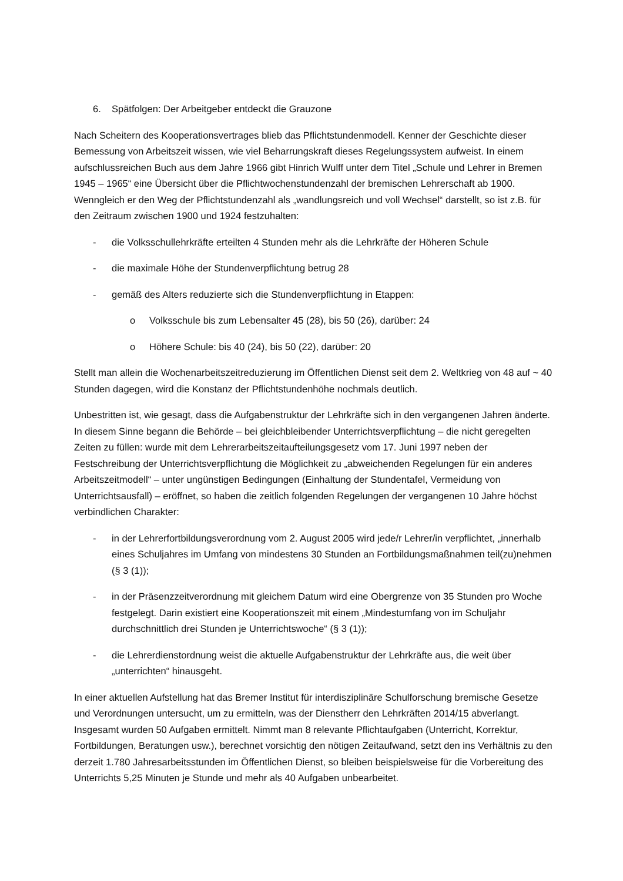6. Spätfolgen: Der Arbeitgeber entdeckt die Grauzone
Nach Scheitern des Kooperationsvertrages blieb das Pflichtstundenmodell. Kenner der Geschichte dieser Bemessung von Arbeitszeit wissen, wie viel Beharrungskraft dieses Regelungssystem aufweist. In einem aufschlussreichen Buch aus dem Jahre 1966 gibt Hinrich Wulff unter dem Titel „Schule und Lehrer in Bremen 1945 – 1965“ eine Übersicht über die Pflichtwochenstundenzahl der bremischen Lehrerschaft ab 1900. Wenngleich er den Weg der Pflichtstundenzahl als „wandlungsreich und voll Wechsel“ darstellt, so ist z.B. für den Zeitraum zwischen 1900 und 1924 festzuhalten:
- die Volksschullehrkräfte erteilten 4 Stunden mehr als die Lehrkräfte der Höheren Schule
- die maximale Höhe der Stundenverpflichtung betrug 28
- gemäß des Alters reduzierte sich die Stundenverpflichtung in Etappen:
o Volksschule bis zum Lebensalter 45 (28), bis 50 (26), darüber: 24
o Höhere Schule: bis 40 (24), bis 50 (22), darüber: 20
Stellt man allein die Wochenarbeitszeitreduzierung im Öffentlichen Dienst seit dem 2. Weltkrieg von 48 auf ~ 40 Stunden dagegen, wird die Konstanz der Pflichtstundenhöhe nochmals deutlich.
Unbestritten ist, wie gesagt, dass die Aufgabenstruktur der Lehrkräfte sich in den vergangenen Jahren änderte. In diesem Sinne begann die Behörde – bei gleichbleibender Unterrichtsverpflichtung – die nicht geregelten Zeiten zu füllen: wurde mit dem Lehrerarbeitszeitaufteilungsgesetz vom 17. Juni 1997 neben der Festschreibung der Unterrichtsverpflichtung die Möglichkeit zu „abweichenden Regelungen für ein anderes Arbeitszeitmodell“ – unter ungünstigen Bedingungen (Einhaltung der Stundentafel, Vermeidung von Unterrichtsausfall) – eröffnet, so haben die zeitlich folgenden Regelungen der vergangenen 10 Jahre höchst verbindlichen Charakter:
- in der Lehrerfortbildungsverordnung vom 2. August 2005 wird jede/r Lehrer/in verpflichtet, „innerhalb eines Schuljahres im Umfang von mindestens 30 Stunden an Fortbildungsmaßnahmen teil(zu)nehmen (§ 3 (1));
- in der Präsenzzeitverordnung mit gleichem Datum wird eine Obergrenze von 35 Stunden pro Woche festgelegt. Darin existiert eine Kooperationszeit mit einem „Mindestumfang von im Schuljahr durchschnittlich drei Stunden je Unterrichtswoche“ (§ 3 (1));
- die Lehrerdienstordnung weist die aktuelle Aufgabenstruktur der Lehrkräfte aus, die weit über „unterrichten“ hinausgeht.
In einer aktuellen Aufstellung hat das Bremer Institut für interdisziplinäre Schulforschung bremische Gesetze und Verordnungen untersucht, um zu ermitteln, was der Dienstherr den Lehrkräften 2014/15 abverlangt. Insgesamt wurden 50 Aufgaben ermittelt. Nimmt man 8 relevante Pflichtaufgaben (Unterricht, Korrektur, Fortbildungen, Beratungen usw.), berechnet vorsichtig den nötigen Zeitaufwand, setzt den ins Verhältnis zu den derzeit 1.780 Jahresarbeitsstunden im Öffentlichen Dienst, so bleiben beispielsweise für die Vorbereitung des Unterrichts 5,25 Minuten je Stunde und mehr als 40 Aufgaben unbearbeitet.